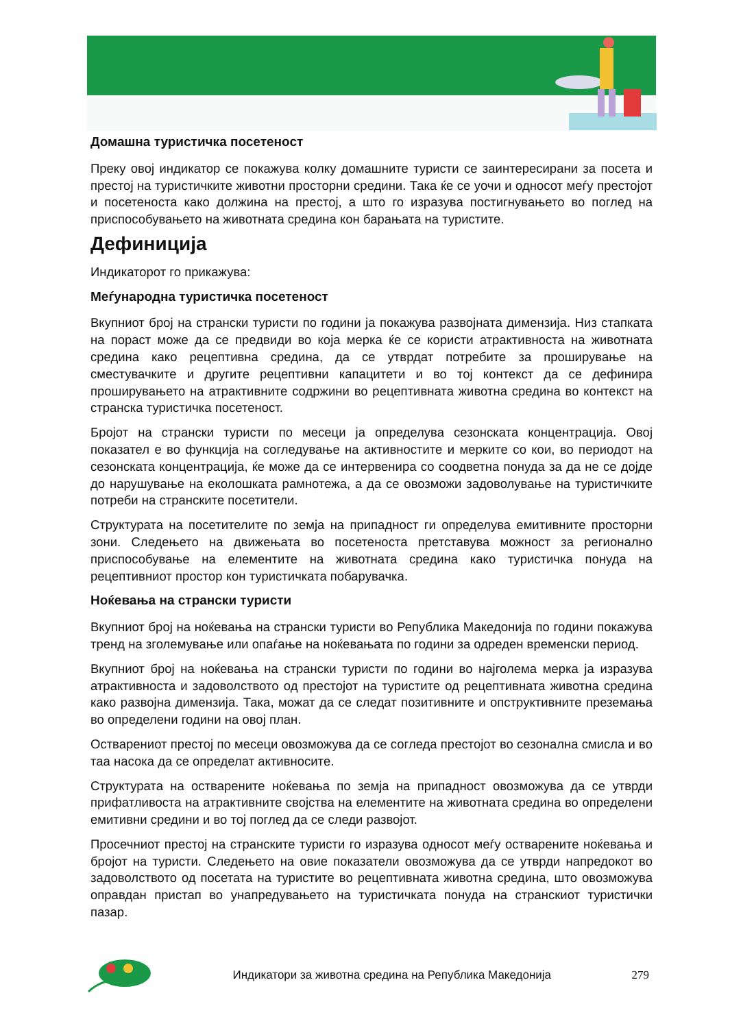Домашна туристичка посетеност
Преку овој индикатор се покажува колку домашните туристи се заинтересирани за посета и престој на туристичките животни просторни средини. Така ќе се уочи и односот меѓу престојот и посетеноста како должина на престој, а што го изразува постигнувањето во поглед на приспособувањето на животната средина кон барањата на туристите.
Дефиниција
Индикаторот го прикажува:
Меѓународна туристичка посетеност
Вкупниот број на странски туристи по години ја покажува развојната димензија. Низ стапката на пораст може да се предвиди во која мерка ќе се користи атрактивноста на животната средина како рецептивна средина, да се утврдат потребите за проширување на сместувачките и другите рецептивни капацитети и во тој контекст да се дефинира проширувањето на атрактивните содржини во рецептивната животна средина во контекст на странска туристичка посетеност.
Бројот на странски туристи по месеци ја определува сезонската концентрација. Овој показател е во функција на согледување на активностите и мерките со кои, во периодот на сезонската концентрација, ќе може да се интервенира со соодветна понуда за да не се дојде до нарушување на еколошката рамнотежа, а да се овозможи задоволување на туристичките потреби на странските посетители.
Структурата на посетителите по земја на припадност ги определува емитивните просторни зони. Следењето на движењата во посетеноста претставува можност за регионално приспособување на елементите на животната средина како туристичка понуда на рецептивниот простор кон туристичката побарувачка.
Ноќевања на странски туристи
Вкупниот број на ноќевања на странски туристи во Република Македонија по години покажува тренд на зголемување или опаѓање на ноќевањата по години за одреден временски период.
Вкупниот број на ноќевања на странски туристи по години во најголема мерка ја изразува атрактивноста и задоволството од престојот на туристите од рецептивната животна средина како развојна димензија. Така, можат да се следат позитивните и опструктивните преземања во определени години на овој план.
Остварениот престој по месеци овозможува да се согледа престојот во сезонална смисла и во таа насока да се определат активносите.
Структурата на остварените ноќевања по земја на припадност овозможува да се утврди прифатливоста на атрактивните својства на елементите на животната средина во определени емитивни средини и во тој поглед да се следи развојот.
Просечниот престој на странските туристи го изразува односот меѓу остварените ноќевања и бројот на туристи. Следењето на овие показатели овозможува да се утврди напредокот во задоволството од посетата на туристите во рецептивната животна средина, што овозможува оправдан пристап во унапредувањето на туристичката понуда на странскиот туристички пазар.
Индикатори за животна средина на Република Македонија 279